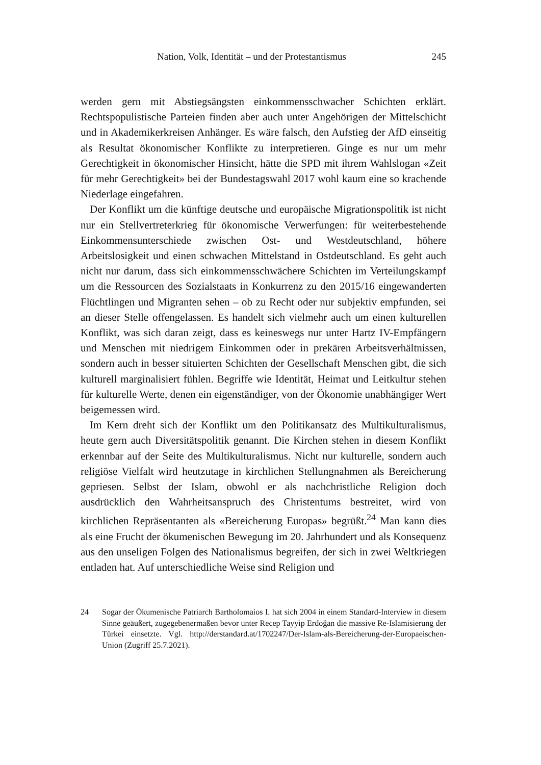Nation, Volk, Identität – und der Protestantismus 245
werden gern mit Abstiegsängsten einkommensschwacher Schichten erklärt. Rechtspopulistische Parteien finden aber auch unter Angehörigen der Mittelschicht und in Akademikerkreisen Anhänger. Es wäre falsch, den Aufstieg der AfD einseitig als Resultat ökonomischer Konflikte zu interpretieren. Ginge es nur um mehr Gerechtigkeit in ökonomischer Hinsicht, hätte die SPD mit ihrem Wahlslogan «Zeit für mehr Gerechtigkeit» bei der Bundestagswahl 2017 wohl kaum eine so krachende Niederlage eingefahren.
Der Konflikt um die künftige deutsche und europäische Migrationspolitik ist nicht nur ein Stellvertreterkrieg für ökonomische Verwerfungen: für weiterbestehende Einkommensunterschiede zwischen Ost- und Westdeutschland, höhere Arbeitslosigkeit und einen schwachen Mittelstand in Ostdeutschland. Es geht auch nicht nur darum, dass sich einkommensschwächere Schichten im Verteilungskampf um die Ressourcen des Sozialstaats in Konkurrenz zu den 2015/16 eingewanderten Flüchtlingen und Migranten sehen – ob zu Recht oder nur subjektiv empfunden, sei an dieser Stelle offengelassen. Es handelt sich vielmehr auch um einen kulturellen Konflikt, was sich daran zeigt, dass es keineswegs nur unter Hartz IV-Empfängern und Menschen mit niedrigem Einkommen oder in prekären Arbeitsverhältnissen, sondern auch in besser situierten Schichten der Gesellschaft Menschen gibt, die sich kulturell marginalisiert fühlen. Begriffe wie Identität, Heimat und Leitkultur stehen für kulturelle Werte, denen ein eigenständiger, von der Ökonomie unabhängiger Wert beigemessen wird.
Im Kern dreht sich der Konflikt um den Politikansatz des Multikulturalismus, heute gern auch Diversitätspolitik genannt. Die Kirchen stehen in diesem Konflikt erkennbar auf der Seite des Multikulturalismus. Nicht nur kulturelle, sondern auch religiöse Vielfalt wird heutzutage in kirchlichen Stellungnahmen als Bereicherung gepriesen. Selbst der Islam, obwohl er als nachchristliche Religion doch ausdrücklich den Wahrheitsanspruch des Christentums bestreitet, wird von kirchlichen Repräsentanten als «Bereicherung Europas» begrüßt.<sup>24</sup> Man kann dies als eine Frucht der ökumenischen Bewegung im 20. Jahrhundert und als Konsequenz aus den unseligen Folgen des Nationalismus begreifen, der sich in zwei Weltkriegen entladen hat. Auf unterschiedliche Weise sind Religion und
24 Sogar der Ökumenische Patriarch Bartholomaios I. hat sich 2004 in einem Standard-Interview in diesem Sinne geäußert, zugegebenermaßen bevor unter Recep Tayyip Erdoğan die massive Re-Islamisierung der Türkei einsetzte. Vgl. http://derstandard.at/1702247/Der-Islam-als-Bereicherung-der-Europaeischen-Union (Zugriff 25.7.2021).